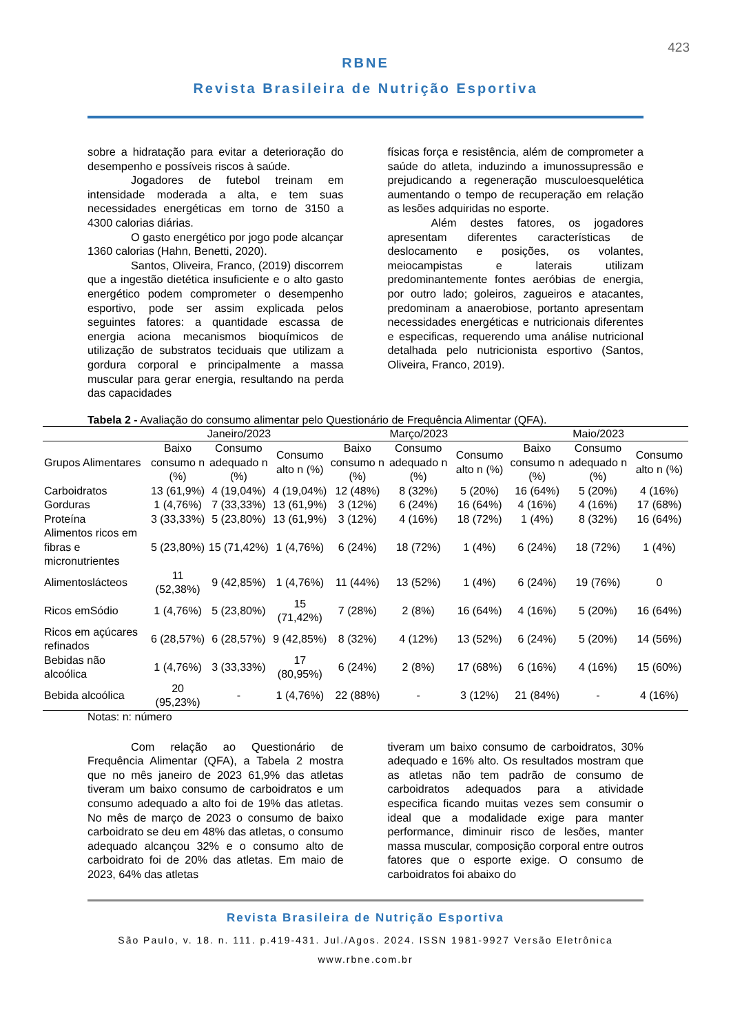423
RBNE
Revista Brasileira de Nutrição Esportiva
sobre a hidratação para evitar a deterioração do desempenho e possíveis riscos à saúde.
Jogadores de futebol treinam em intensidade moderada a alta, e tem suas necessidades energéticas em torno de 3150 a 4300 calorias diárias.
O gasto energético por jogo pode alcançar 1360 calorias (Hahn, Benetti, 2020).
Santos, Oliveira, Franco, (2019) discorrem que a ingestão dietética insuficiente e o alto gasto energético podem comprometer o desempenho esportivo, pode ser assim explicada pelos seguintes fatores: a quantidade escassa de energia aciona mecanismos bioquímicos de utilização de substratos teciduais que utilizam a gordura corporal e principalmente a massa muscular para gerar energia, resultando na perda das capacidades
físicas força e resistência, além de comprometer a saúde do atleta, induzindo a imunossupressão e prejudicando a regeneração musculoesquelética aumentando o tempo de recuperação em relação as lesões adquiridas no esporte.
Além destes fatores, os jogadores apresentam diferentes características de deslocamento e posições, os volantes, meiocampistas e laterais utilizam predominantemente fontes aeróbias de energia, por outro lado; goleiros, zagueiros e atacantes, predominam a anaerobiose, portanto apresentam necessidades energéticas e nutricionais diferentes e especificas, requerendo uma análise nutricional detalhada pelo nutricionista esportivo (Santos, Oliveira, Franco, 2019).
Tabela 2 - Avaliação do consumo alimentar pelo Questionário de Frequência Alimentar (QFA).
| | Janeiro/2023 | | | Março/2023 | | | Maio/2023 | | |
| --- | --- | --- | --- | --- | --- | --- | --- | --- | --- |
| Grupos Alimentares | Baixo consumo n (%) | Consumo adequado n (%) | Consumo alto n (%) | Baixo consumo n (%) | Consumo adequado n (%) | Consumo alto n (%) | Baixo consumo n (%) | Consumo adequado n (%) | Consumo alto n (%) |
| Carboidratos | 13 (61,9%) | 4 (19,04%) | 4 (19,04%) | 12 (48%) | 8 (32%) | 5 (20%) | 16 (64%) | 5 (20%) | 4 (16%) |
| Gorduras | 1 (4,76%) | 7 (33,33%) | 13 (61,9%) | 3 (12%) | 6 (24%) | 16 (64%) | 4 (16%) | 4 (16%) | 17 (68%) |
| Proteína | 3 (33,33%) | 5 (23,80%) | 13 (61,9%) | 3 (12%) | 4 (16%) | 18 (72%) | 1 (4%) | 8 (32%) | 16 (64%) |
| Alimentos ricos em fibras e micronutrientes | 5 (23,80%) | 15 (71,42%) | 1 (4,76%) | 6 (24%) | 18 (72%) | 1 (4%) | 6 (24%) | 18 (72%) | 1 (4%) |
| Alimentoslácteos | 11 (52,38%) | 9 (42,85%) | 1 (4,76%) | 11 (44%) | 13 (52%) | 1 (4%) | 6 (24%) | 19 (76%) | 0 |
| Ricos emSódio | 1 (4,76%) | 5 (23,80%) | 15 (71,42%) | 7 (28%) | 2 (8%) | 16 (64%) | 4 (16%) | 5 (20%) | 16 (64%) |
| Ricos em açúcares refinados | 6 (28,57%) | 6 (28,57%) | 9 (42,85%) | 8 (32%) | 4 (12%) | 13 (52%) | 6 (24%) | 5 (20%) | 14 (56%) |
| Bebidas não alcoólica | 1 (4,76%) | 3 (33,33%) | 17 (80,95%) | 6 (24%) | 2 (8%) | 17 (68%) | 6 (16%) | 4 (16%) | 15 (60%) |
| Bebida alcoólica | 20 (95,23%) | - | 1 (4,76%) | 22 (88%) | - | 3 (12%) | 21 (84%) | - | 4 (16%) |
Notas: n: número
Com relação ao Questionário de Frequência Alimentar (QFA), a Tabela 2 mostra que no mês janeiro de 2023 61,9% das atletas tiveram um baixo consumo de carboidratos e um consumo adequado a alto foi de 19% das atletas. No mês de março de 2023 o consumo de baixo carboidrato se deu em 48% das atletas, o consumo adequado alcançou 32% e o consumo alto de carboidrato foi de 20% das atletas. Em maio de 2023, 64% das atletas
tiveram um baixo consumo de carboidratos, 30% adequado e 16% alto. Os resultados mostram que as atletas não tem padrão de consumo de carboidratos adequados para a atividade especifica ficando muitas vezes sem consumir o ideal que a modalidade exige para manter performance, diminuir risco de lesões, manter massa muscular, composição corporal entre outros fatores que o esporte exige. O consumo de carboidratos foi abaixo do
Revista Brasileira de Nutrição Esportiva
São Paulo, v. 18. n. 111. p.419-431. Jul./Agos. 2024. ISSN 1981-9927 Versão Eletrônica
www.rbne.com.br